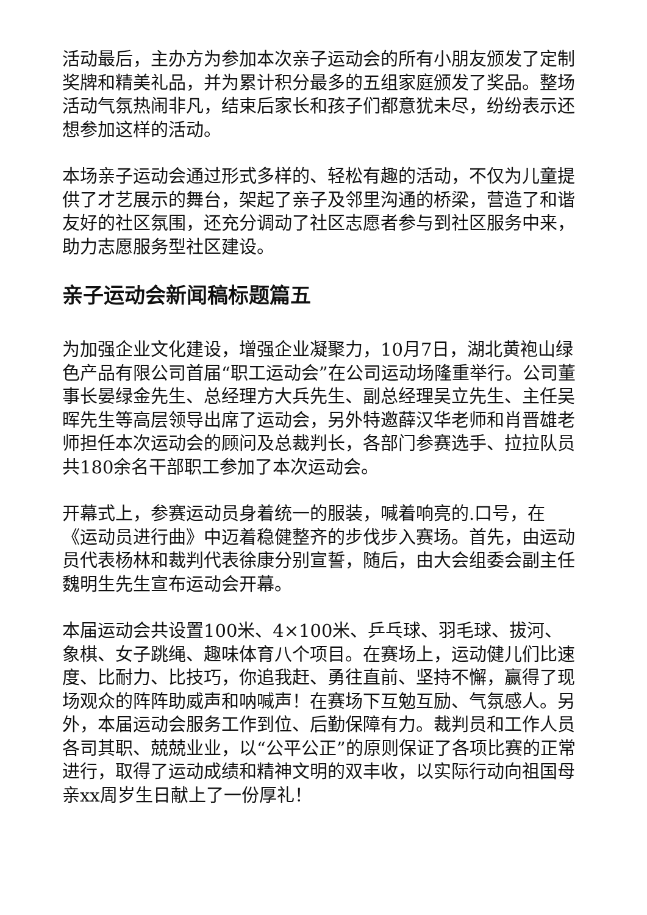活动最后，主办方为参加本次亲子运动会的所有小朋友颁发了定制奖牌和精美礼品，并为累计积分最多的五组家庭颁发了奖品。整场活动气氛热闹非凡，结束后家长和孩子们都意犹未尽，纷纷表示还想参加这样的活动。
本场亲子运动会通过形式多样的、轻松有趣的活动，不仅为儿童提供了才艺展示的舞台，架起了亲子及邻里沟通的桥梁，营造了和谐友好的社区氛围，还充分调动了社区志愿者参与到社区服务中来，助力志愿服务型社区建设。
亲子运动会新闻稿标题篇五
为加强企业文化建设，增强企业凝聚力，10月7日，湖北黄袍山绿色产品有限公司首届“职工运动会”在公司运动场隆重举行。公司董事长晏绿金先生、总经理方大兵先生、副总经理吴立先生、主任吴晖先生等高层领导出席了运动会，另外特邀薛汉华老师和肖晋雄老师担任本次运动会的顾问及总裁判长，各部门参赛选手、拉拉队员共180余名干部职工参加了本次运动会。
开幕式上，参赛运动员身着统一的服装，喊着响亮的.口号，在《运动员进行曲》中迈着稳健整齐的步伐步入赛场。首先，由运动员代表杨林和裁判代表徐康分别宣誓，随后，由大会组委会副主任魏明生先生宣布运动会开幕。
本届运动会共设置100米、4×100米、乒乓球、羽毛球、拔河、象棋、女子跳绳、趣味体育八个项目。在赛场上，运动健儿们比速度、比耐力、比技巧，你追我赶、勇往直前、坚持不懈，赢得了现场观众的阵阵助威声和呐喊声！在赛场下互勉互励、气氛感人。另外，本届运动会服务工作到位、后勤保障有力。裁判员和工作人员各司其职、兢兢业业，以“公平公正”的原则保证了各项比赛的正常进行，取得了运动成绩和精神文明的双丰收，以实际行动向祖国母亲xx周岁生日献上了一份厚礼！